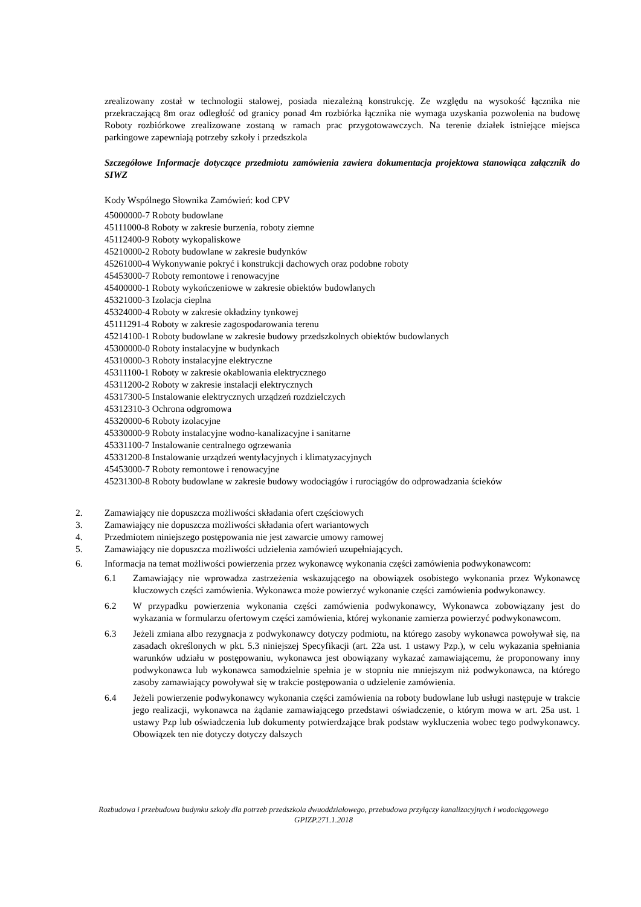zrealizowany został w technologii stalowej, posiada niezależną konstrukcję. Ze względu na wysokość łącznika nie przekraczającą 8m oraz odległość od granicy ponad 4m rozbiórka łącznika nie wymaga uzyskania pozwolenia na budowę Roboty rozbiórkowe zrealizowane zostaną w ramach prac przygotowawczych. Na terenie działek istniejące miejsca parkingowe zapewniają potrzeby szkoły i przedszkola
Szczegółowe Informacje dotyczące przedmiotu zamówienia zawiera dokumentacja projektowa stanowiąca załącznik do SIWZ
Kody Wspólnego Słownika Zamówień: kod CPV
45000000-7 Roboty budowlane
45111000-8 Roboty w zakresie burzenia, roboty ziemne
45112400-9 Roboty wykopaliskowe
45210000-2 Roboty budowlane w zakresie budynków
45261000-4 Wykonywanie pokryć i konstrukcji dachowych oraz podobne roboty
45453000-7 Roboty remontowe i renowacyjne
45400000-1 Roboty wykończeniowe w zakresie obiektów budowlanych
45321000-3 Izolacja cieplna
45324000-4 Roboty w zakresie okładziny tynkowej
45111291-4 Roboty w zakresie zagospodarowania terenu
45214100-1 Roboty budowlane w zakresie budowy przedszkolnych obiektów budowlanych
45300000-0 Roboty instalacyjne w budynkach
45310000-3 Roboty instalacyjne elektryczne
45311100-1 Roboty w zakresie okablowania elektrycznego
45311200-2 Roboty w zakresie instalacji elektrycznych
45317300-5 Instalowanie elektrycznych urządzeń rozdzielczych
45312310-3 Ochrona odgromowa
45320000-6 Roboty izolacyjne
45330000-9 Roboty instalacyjne wodno-kanalizacyjne i sanitarne
45331100-7 Instalowanie centralnego ogrzewania
45331200-8 Instalowanie urządzeń wentylacyjnych i klimatyzacyjnych
45453000-7 Roboty remontowe i renowacyjne
45231300-8 Roboty budowlane w zakresie budowy wodociągów i rurociągów do odprowadzania ścieków
2. Zamawiający nie dopuszcza możliwości składania ofert częściowych
3. Zamawiający nie dopuszcza możliwości składania ofert wariantowych
4. Przedmiotem niniejszego postępowania nie jest zawarcie umowy ramowej
5. Zamawiający nie dopuszcza możliwości udzielenia zamówień uzupełniających.
6. Informacja na temat możliwości powierzenia przez wykonawcę wykonania części zamówienia podwykonawcom:
6.1 Zamawiający nie wprowadza zastrzeżenia wskazującego na obowiązek osobistego wykonania przez Wykonawcę kluczowych części zamówienia. Wykonawca może powierzyć wykonanie części zamówienia podwykonawcy.
6.2 W przypadku powierzenia wykonania części zamówienia podwykonawcy, Wykonawca zobowiązany jest do wykazania w formularzu ofertowym części zamówienia, której wykonanie zamierza powierzyć podwykonawcom.
6.3 Jeżeli zmiana albo rezygnacja z podwykonawcy dotyczy podmiotu, na którego zasoby wykonawca powoływał się, na zasadach określonych w pkt. 5.3 niniejszej Specyfikacji (art. 22a ust. 1 ustawy Pzp.), w celu wykazania spełniania warunków udziału w postępowaniu, wykonawca jest obowiązany wykazać zamawiającemu, że proponowany inny podwykonawca lub wykonawca samodzielnie spełnia je w stopniu nie mniejszym niż podwykonawca, na którego zasoby zamawiający powoływał się w trakcie postępowania o udzielenie zamówienia.
6.4 Jeżeli powierzenie podwykonawcy wykonania części zamówienia na roboty budowlane lub usługi następuje w trakcie jego realizacji, wykonawca na żądanie zamawiającego przedstawi oświadczenie, o którym mowa w art. 25a ust. 1 ustawy Pzp lub oświadczenia lub dokumenty potwierdzające brak podstaw wykluczenia wobec tego podwykonawcy. Obowiązek ten nie dotyczy dotyczy dalszych
Rozbudowa i przebudowa budynku szkoły dla potrzeb przedszkola dwuoddziałowego, przebudowa przyłączy kanalizacyjnych i wodociągowego
GPIZP.271.1.2018